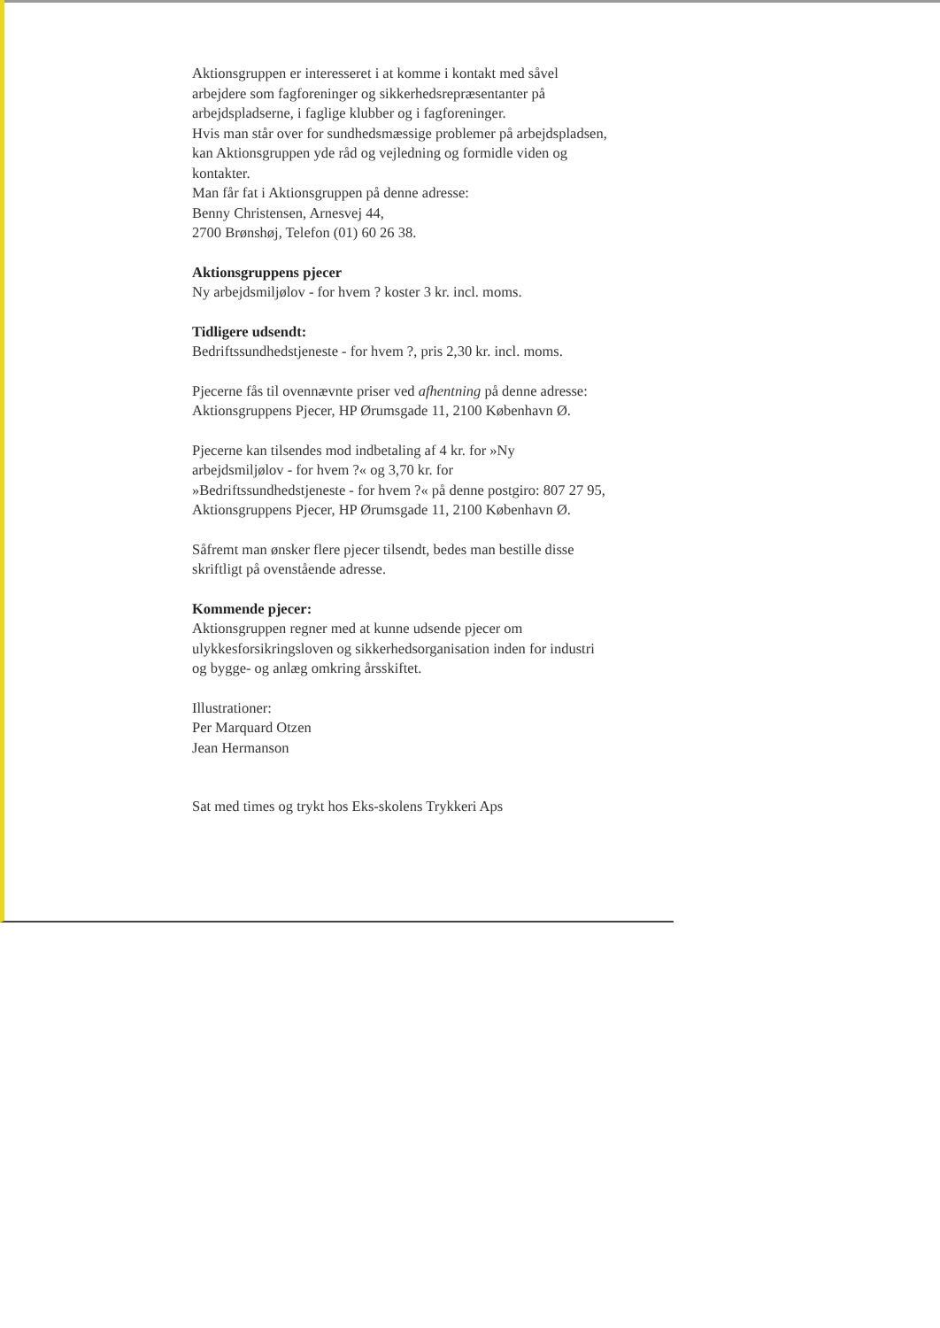Aktionsgruppen er interesseret i at komme i kontakt med såvel arbejdere som fagforeninger og sikkerhedsrepræsentanter på arbejdspladserne, i faglige klubber og i fagforeninger.
Hvis man står over for sundhedsmæssige problemer på arbejdspladsen, kan Aktionsgruppen yde råd og vejledning og formidle viden og kontakter.
Man får fat i Aktionsgruppen på denne adresse:
Benny Christensen, Arnesvej 44,
2700 Brønshøj, Telefon (01) 60 26 38.
Aktionsgruppens pjecer
Ny arbejdsmiljølov - for hvem ? koster 3 kr. incl. moms.
Tidligere udsendt:
Bedriftssundhedstjeneste - for hvem ?, pris 2,30 kr. incl. moms.
Pjecerne fås til ovennævnte priser ved afhentning på denne adresse: Aktionsgruppens Pjecer, HP Ørumsgade 11, 2100 København Ø.
Pjecerne kan tilsendes mod indbetaling af 4 kr. for »Ny arbejdsmiljølov - for hvem ?« og 3,70 kr. for »Bedriftssundhedstjeneste - for hvem ?« på denne postgiro: 807 27 95, Aktionsgruppens Pjecer, HP Ørumsgade 11, 2100 København Ø.
Såfremt man ønsker flere pjecer tilsendt, bedes man bestille disse skriftligt på ovenstående adresse.
Kommende pjecer:
Aktionsgruppen regner med at kunne udsende pjecer om ulykkesforsikringsloven og sikkerhedsorganisation inden for industri og bygge- og anlæg omkring årsskiftet.
Illustrationer:
Per Marquard Otzen
Jean Hermanson
Sat med times og trykt hos Eks-skolens Trykkeri Aps